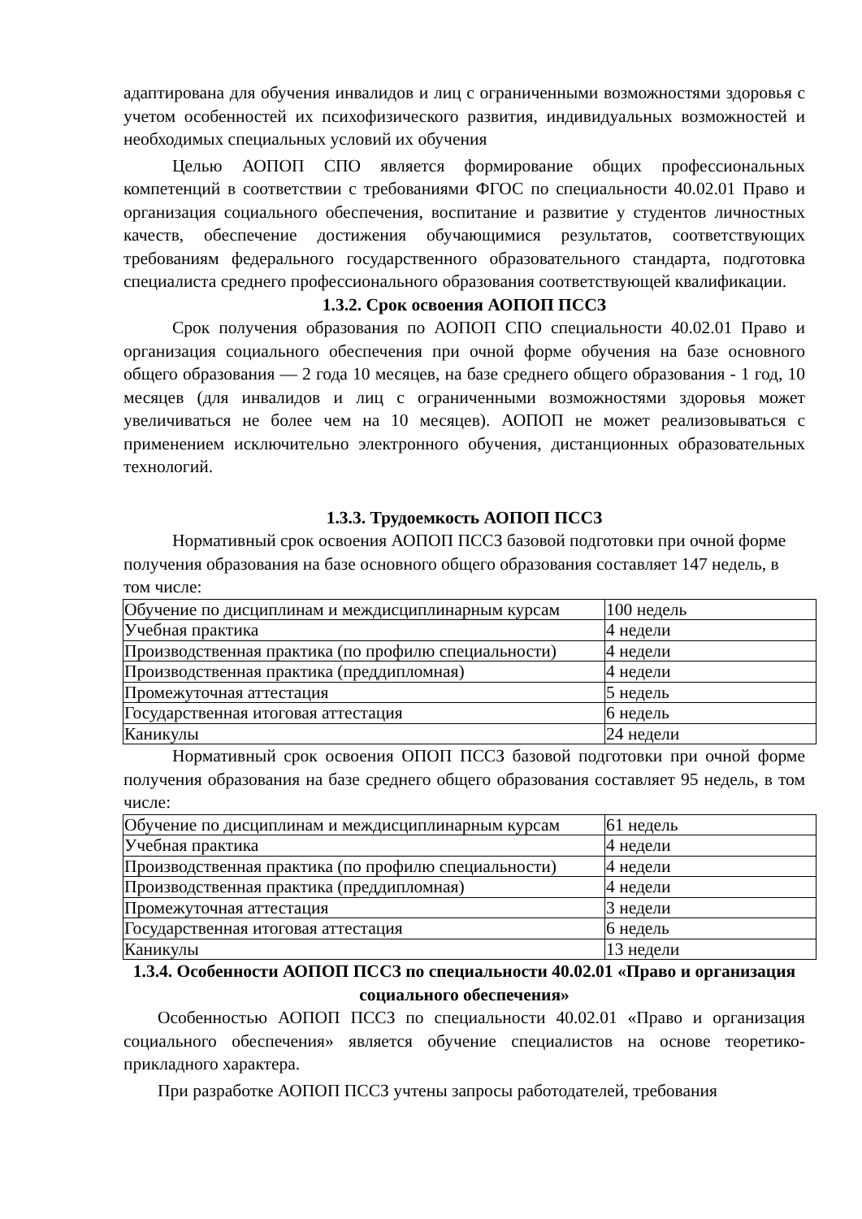адаптирована для обучения инвалидов и лиц с ограниченными возможностями здоровья с учетом особенностей их психофизического развития, индивидуальных возможностей и необходимых специальных условий их обучения
Целью АОПОП СПО является формирование общих профессиональных компетенций в соответствии с требованиями ФГОС по специальности 40.02.01 Право и организация социального обеспечения, воспитание и развитие у студентов личностных качеств, обеспечение достижения обучающимися результатов, соответствующих требованиям федерального государственного образовательного стандарта, подготовка специалиста среднего профессионального образования соответствующей квалификации.
1.3.2. Срок освоения АОПОП ПССЗ
Срок получения образования по АОПОП СПО специальности 40.02.01 Право и организация социального обеспечения при очной форме обучения на базе основного общего образования — 2 года 10 месяцев, на базе среднего общего образования - 1 год, 10 месяцев (для инвалидов и лиц с ограниченными возможностями здоровья может увеличиваться не более чем на 10 месяцев). АОПОП не может реализовываться с применением исключительно электронного обучения, дистанционных образовательных технологий.
1.3.3. Трудоемкость АОПОП ПССЗ
Нормативный срок освоения АОПОП ПССЗ базовой подготовки при очной форме получения образования на базе основного общего образования составляет 147 недель, в том числе:
| Обучение по дисциплинам и междисциплинарным курсам | 100 недель |
| Учебная практика | 4 недели |
| Производственная практика (по профилю специальности) | 4 недели |
| Производственная практика (преддипломная) | 4 недели |
| Промежуточная аттестация | 5 недель |
| Государственная итоговая аттестация | 6 недель |
| Каникулы | 24 недели |
Нормативный срок освоения ОПОП ПССЗ базовой подготовки при очной форме получения образования на базе среднего общего образования составляет 95 недель, в том числе:
| Обучение по дисциплинам и междисциплинарным курсам | 61 недель |
| Учебная практика | 4 недели |
| Производственная практика (по профилю специальности) | 4 недели |
| Производственная практика (преддипломная) | 4 недели |
| Промежуточная аттестация | 3 недели |
| Государственная итоговая аттестация | 6 недель |
| Каникулы | 13 недели |
1.3.4. Особенности АОПОП ПССЗ по специальности 40.02.01 «Право и организация социального обеспечения»
Особенностью АОПОП ПССЗ по специальности 40.02.01 «Право и организация социального обеспечения» является обучение специалистов на основе теоретико-прикладного характера.
При разработке АОПОП ПССЗ учтены запросы работодателей, требования